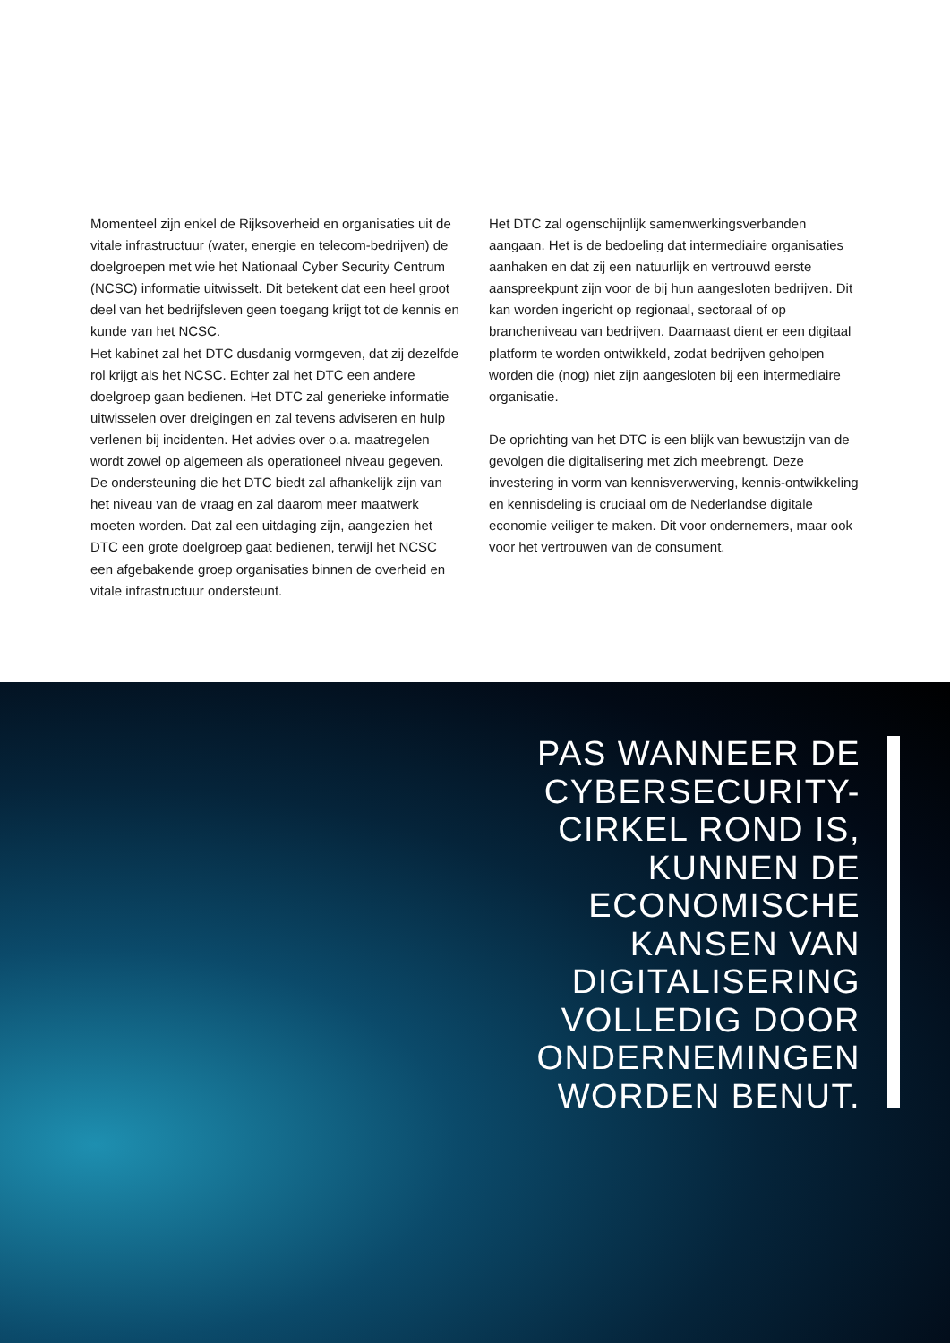Momenteel zijn enkel de Rijksoverheid en organisaties uit de vitale infrastructuur (water, energie en telecom-bedrijven) de doelgroepen met wie het Nationaal Cyber Security Centrum (NCSC) informatie uitwisselt. Dit betekent dat een heel groot deel van het bedrijfsleven geen toegang krijgt tot de kennis en kunde van het NCSC.
Het kabinet zal het DTC dusdanig vormgeven, dat zij dezelfde rol krijgt als het NCSC. Echter zal het DTC een andere doelgroep gaan bedienen. Het DTC zal generieke informatie uitwisselen over dreigingen en zal tevens adviseren en hulp verlenen bij incidenten. Het advies over o.a. maatregelen wordt zowel op algemeen als operationeel niveau gegeven. De ondersteuning die het DTC biedt zal afhankelijk zijn van het niveau van de vraag en zal daarom meer maatwerk moeten worden. Dat zal een uitdaging zijn, aangezien het DTC een grote doelgroep gaat bedienen, terwijl het NCSC een afgebakende groep organisaties binnen de overheid en vitale infrastructuur ondersteunt.
Het DTC zal ogenschijnlijk samenwerkingsverbanden aangaan. Het is de bedoeling dat intermediaire organisaties aanhaken en dat zij een natuurlijk en vertrouwd eerste aanspreekpunt zijn voor de bij hun aangesloten bedrijven. Dit kan worden ingericht op regionaal, sectoraal of op brancheniveau van bedrijven. Daarnaast dient er een digitaal platform te worden ontwikkeld, zodat bedrijven geholpen worden die (nog) niet zijn aangesloten bij een intermediaire organisatie.
De oprichting van het DTC is een blijk van bewustzijn van de gevolgen die digitalisering met zich meebrengt. Deze investering in vorm van kennisverwerving, kennis-ontwikkeling en kennisdeling is cruciaal om de Nederlandse digitale economie veiliger te maken. Dit voor ondernemers, maar ook voor het vertrouwen van de consument.
PAS WANNEER DE CYBERSECURITY-CIRKEL ROND IS, KUNNEN DE ECONOMISCHE KANSEN VAN DIGITALISERING VOLLEDIG DOOR ONDERNEMINGEN WORDEN BENUT.